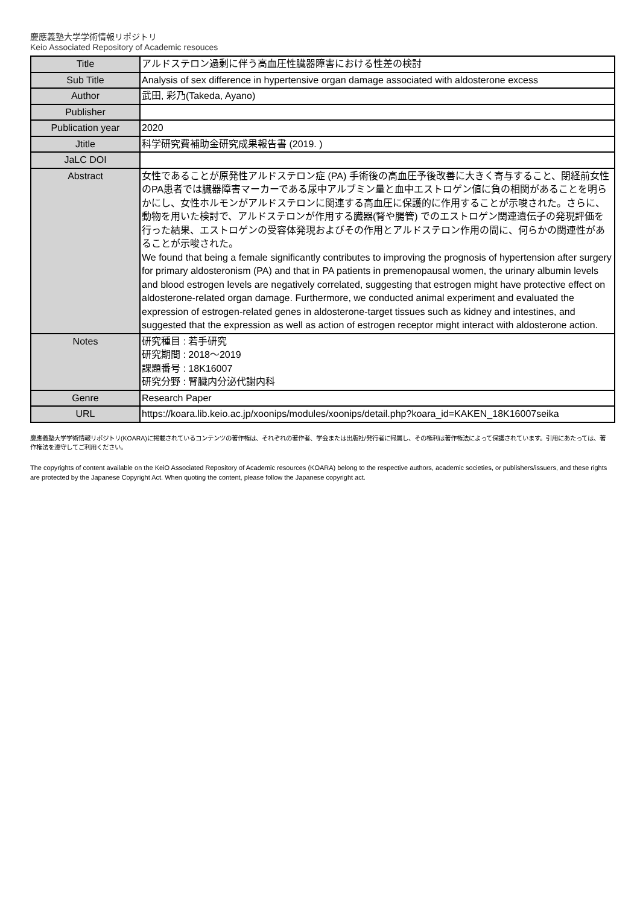慶應義塾大学学術情報リポジトリ
Keio Associated Repository of Academic resouces
| Title | アルドステロン過剰に伴う高血圧性臓器障害における性差の検討 |
| Sub Title | Analysis of sex difference in hypertensive organ damage associated with aldosterone excess |
| Author | 武田, 彩乃(Takeda, Ayano) |
| Publisher | |
| Publication year | 2020 |
| Jtitle | 科学研究費補助金研究成果報告書 (2019. ) |
| JaLC DOI | |
| Abstract | 女性であることが原発性アルドステロン症 (PA) 手術後の高血圧予後改善に大きく寄与すること、閉経前女性のPA患者では臓器障害マーカーである尿中アルブミン量と血中エストロゲン値に負の相関があることを明らかにし、女性ホルモンがアルドステロンに関連する高血圧に保護的に作用することが示唆された。さらに、動物を用いた検討で、アルドステロンが作用する臓器(腎や腸管) でのエストロゲン関連遺伝子の発現評価を行った結果、エストロゲンの受容体発現およびその作用とアルドステロン作用の間に、何らかの関連性があることが示唆された。 We found that being a female significantly contributes to improving the prognosis of hypertension after surgery for primary aldosteronism (PA) and that in PA patients in premenopausal women, the urinary albumin levels and blood estrogen levels are negatively correlated, suggesting that estrogen might have protective effect on aldosterone-related organ damage. Furthermore, we conducted animal experiment and evaluated the expression of estrogen-related genes in aldosterone-target tissues such as kidney and intestines, and suggested that the expression as well as action of estrogen receptor might interact with aldosterone action. |
| Notes | 研究種目 : 若手研究 研究期間 : 2018～2019 課題番号 : 18K16007 研究分野 : 腎臓内分泌代謝内科 |
| Genre | Research Paper |
| URL | https://koara.lib.keio.ac.jp/xoonips/modules/xoonips/detail.php?koara_id=KAKEN_18K16007seika |
慶應義塾大学学術情報リポジトリ(KOARA)に掲載されているコンテンツの著作権は、それぞれの著作者、学会または出版社/発行者に帰属し、その権利は著作権法によって保護されています。引用にあたっては、著作権法を遵守してご利用ください。
The copyrights of content available on the KeiO Associated Repository of Academic resources (KOARA) belong to the respective authors, academic societies, or publishers/issuers, and these rights are protected by the Japanese Copyright Act. When quoting the content, please follow the Japanese copyright act.